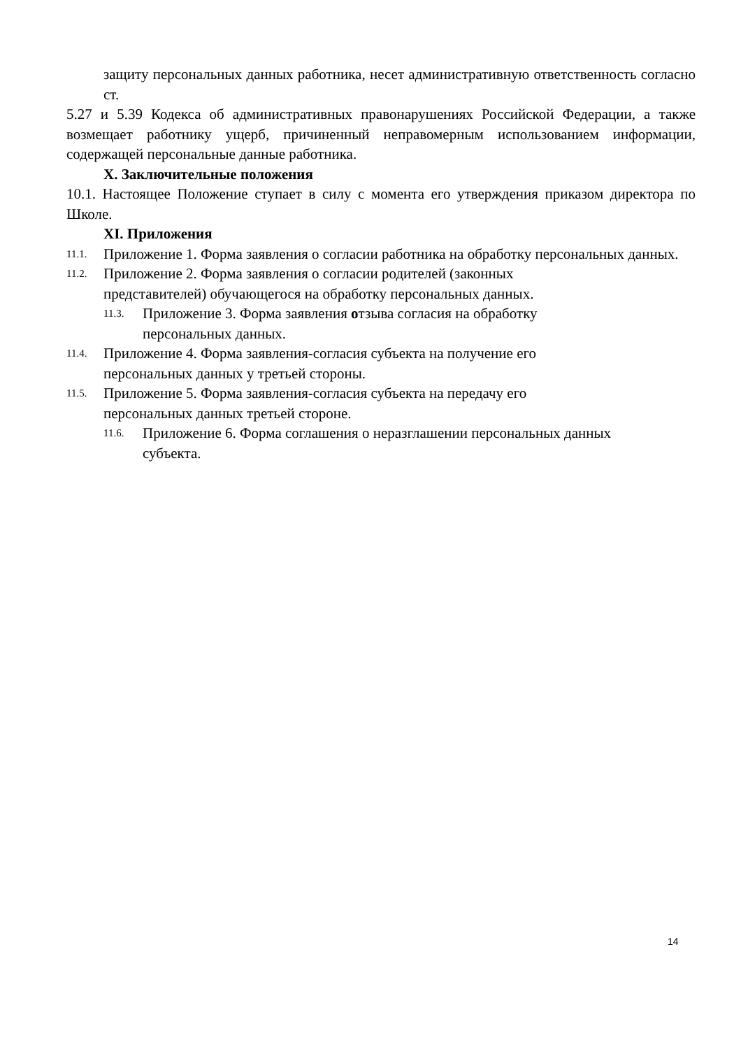защиту персональных данных работника, несет административную ответственность согласно ст.
5.27 и 5.39 Кодекса об административных правонарушениях Российской Федерации, а также возмещает работнику ущерб, причиненный неправомерным использованием информации, содержащей персональные данные работника.
X. Заключительные положения
10.1. Настоящее Положение ступает в силу с момента его утверждения приказом директора по Школе.
XI. Приложения
11.1. Приложение 1. Форма заявления о согласии работника на обработку персональных данных.
11.2. Приложение 2. Форма заявления о согласии родителей (законных
представителей) обучающегося на обработку персональных данных.
11.3. Приложение 3. Форма заявления отзыва согласия на обработку
персональных данных.
11.4. Приложение 4. Форма заявления-согласия субъекта на получение его
персональных данных у третьей стороны.
11.5. Приложение 5. Форма заявления-согласия субъекта на передачу его
персональных данных третьей стороне.
11.6. Приложение 6. Форма соглашения о неразглашении персональных данных
субъекта.
14